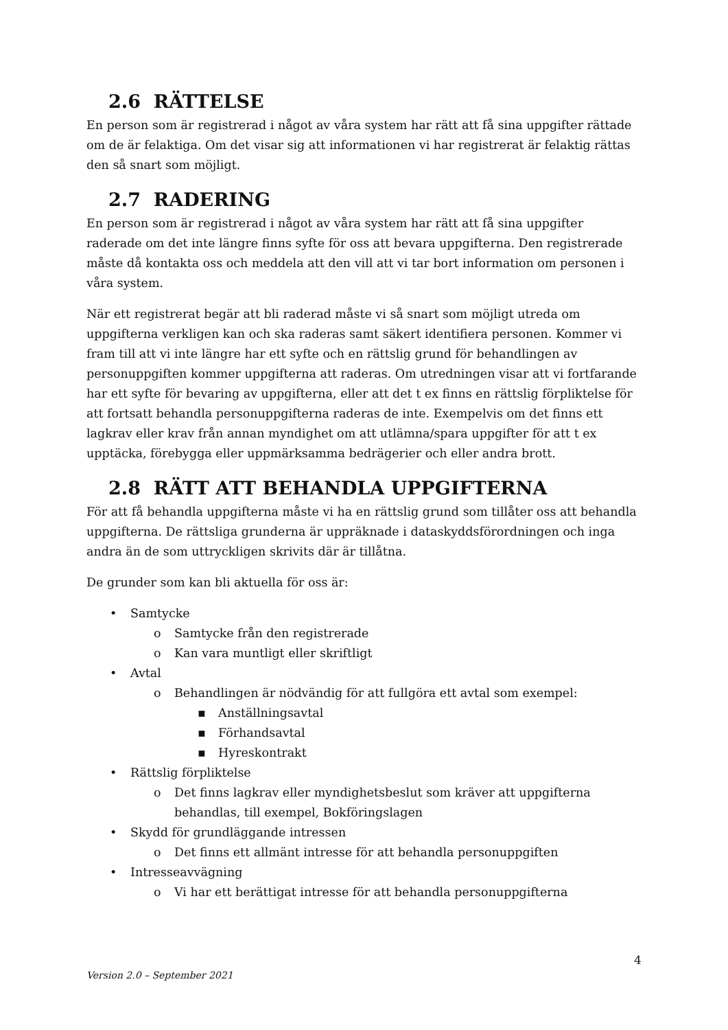2.6 RÄTTELSE
En person som är registrerad i något av våra system har rätt att få sina uppgifter rättade om de är felaktiga. Om det visar sig att informationen vi har registrerat är felaktig rättas den så snart som möjligt.
2.7 RADERING
En person som är registrerad i något av våra system har rätt att få sina uppgifter raderade om det inte längre finns syfte för oss att bevara uppgifterna. Den registrerade måste då kontakta oss och meddela att den vill att vi tar bort information om personen i våra system.
När ett registrerat begär att bli raderad måste vi så snart som möjligt utreda om uppgifterna verkligen kan och ska raderas samt säkert identifiera personen. Kommer vi fram till att vi inte längre har ett syfte och en rättslig grund för behandlingen av personuppgiften kommer uppgifterna att raderas. Om utredningen visar att vi fortfarande har ett syfte för bevaring av uppgifterna, eller att det t ex finns en rättslig förpliktelse för att fortsatt behandla personuppgifterna raderas de inte. Exempelvis om det finns ett lagkrav eller krav från annan myndighet om att utlämna/spara uppgifter för att t ex upptäcka, förebygga eller uppmärksamma bedrägerier och eller andra brott.
2.8 RÄTT ATT BEHANDLA UPPGIFTERNA
För att få behandla uppgifterna måste vi ha en rättslig grund som tillåter oss att behandla uppgifterna. De rättsliga grunderna är uppräknade i dataskyddsförordningen och inga andra än de som uttryckligen skrivits där är tillåtna.
De grunder som kan bli aktuella för oss är:
• Samtycke
o Samtycke från den registrerade
o Kan vara muntligt eller skriftligt
• Avtal
o Behandlingen är nödvändig för att fullgöra ett avtal som exempel:
▪ Anställningsavtal
▪ Förhandsavtal
▪ Hyreskontrakt
• Rättslig förpliktelse
o Det finns lagkrav eller myndighetsbeslut som kräver att uppgifterna behandlas, till exempel, Bokföringslagen
• Skydd för grundläggande intressen
o Det finns ett allmänt intresse för att behandla personuppgiften
• Intresseavvägning
o Vi har ett berättigat intresse för att behandla personuppgifterna
4
Version 2.0 – September 2021